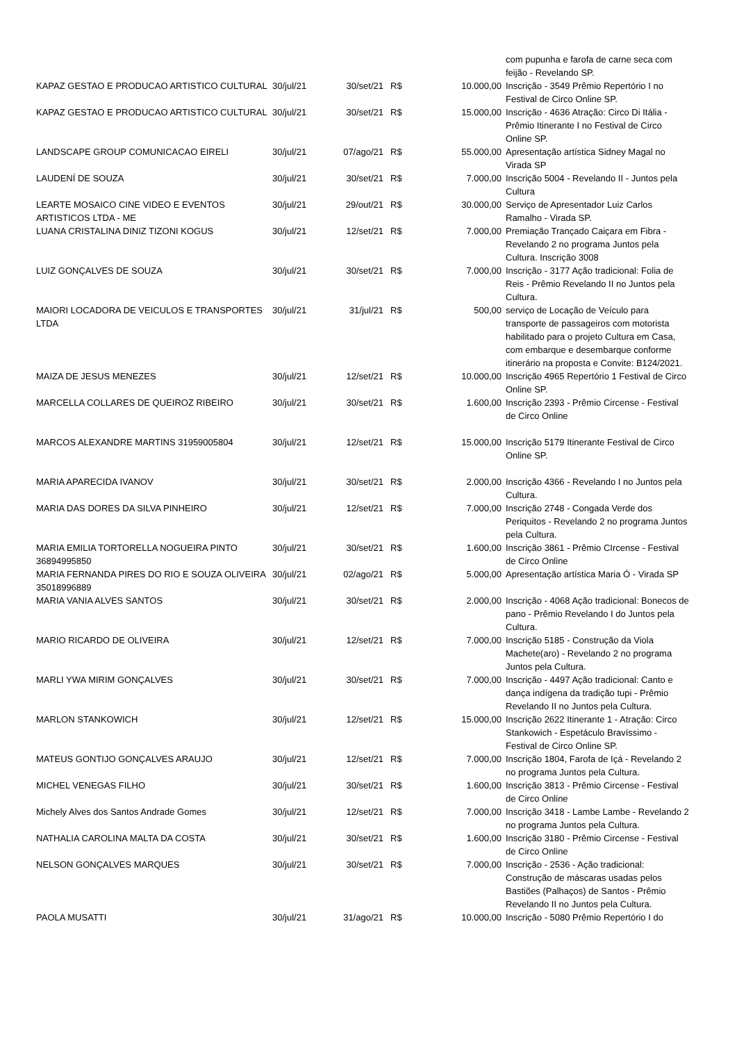| | | | | | com pupunha e farofa de carne seca com feijão - Revelando SP. |
| KAPAZ GESTAO E PRODUCAO ARTISTICO CULTURAL | 30/jul/21 | 30/set/21 | R$ | 10.000,00 | Inscrição - 3549 Prêmio Repertório I no Festival de Circo Online SP. |
| KAPAZ GESTAO E PRODUCAO ARTISTICO CULTURAL | 30/jul/21 | 30/set/21 | R$ | 15.000,00 | Inscrição - 4636 Atração: Circo Di Itália - Prêmio Itinerante I no Festival de Circo Online SP. |
| LANDSCAPE GROUP COMUNICACAO EIRELI | 30/jul/21 | 07/ago/21 | R$ | 55.000,00 | Apresentação artística Sidney Magal no Virada SP |
| LAUDENÍ DE SOUZA | 30/jul/21 | 30/set/21 | R$ | 7.000,00 | Inscrição 5004 - Revelando II - Juntos pela Cultura |
| LEARTE MOSAICO CINE VIDEO E EVENTOS ARTISTICOS LTDA - ME | 30/jul/21 | 29/out/21 | R$ | 30.000,00 | Serviço de Apresentador Luiz Carlos Ramalho - Virada SP. |
| LUANA CRISTALINA DINIZ TIZONI KOGUS | 30/jul/21 | 12/set/21 | R$ | 7.000,00 | Premiação Trançado Caiçara em Fibra - Revelando 2 no programa Juntos pela Cultura. Inscrição 3008 |
| LUIZ GONÇALVES DE SOUZA | 30/jul/21 | 30/set/21 | R$ | 7.000,00 | Inscrição - 3177 Ação tradicional: Folia de Reis - Prêmio Revelando II no Juntos pela Cultura. |
| MAIORI LOCADORA DE VEICULOS E TRANSPORTES LTDA | 30/jul/21 | 31/jul/21 | R$ | 500,00 | serviço de Locação de Veículo para transporte de passageiros com motorista habilitado para o projeto Cultura em Casa, com embarque e desembarque conforme itinerário na proposta e Convite: B124/2021. |
| MAIZA DE JESUS MENEZES | 30/jul/21 | 12/set/21 | R$ | 10.000,00 | Inscrição 4965 Repertório 1 Festival de Circo Online SP. |
| MARCELLA COLLARES DE QUEIROZ RIBEIRO | 30/jul/21 | 30/set/21 | R$ | 1.600,00 | Inscrição 2393 - Prêmio Circense - Festival de Circo Online |
| MARCOS ALEXANDRE MARTINS 31959005804 | 30/jul/21 | 12/set/21 | R$ | 15.000,00 | Inscrição 5179 Itinerante Festival de Circo Online SP. |
| MARIA APARECIDA IVANOV | 30/jul/21 | 30/set/21 | R$ | 2.000,00 | Inscrição 4366 - Revelando I no Juntos pela Cultura. |
| MARIA DAS DORES DA SILVA PINHEIRO | 30/jul/21 | 12/set/21 | R$ | 7.000,00 | Inscrição 2748 - Congada Verde dos Periquitos - Revelando 2 no programa Juntos pela Cultura. |
| MARIA EMILIA TORTORELLA NOGUEIRA PINTO 36894995850 | 30/jul/21 | 30/set/21 | R$ | 1.600,00 | Inscrição 3861 - Prêmio CIrcense - Festival de Circo Online |
| MARIA FERNANDA PIRES DO RIO E SOUZA OLIVEIRA 35018996889 | 30/jul/21 | 02/ago/21 | R$ | 5.000,00 | Apresentação artística Maria Ó - Virada SP |
| MARIA VANIA ALVES SANTOS | 30/jul/21 | 30/set/21 | R$ | 2.000,00 | Inscrição - 4068 Ação tradicional: Bonecos de pano - Prêmio Revelando I do Juntos pela Cultura. |
| MARIO RICARDO DE OLIVEIRA | 30/jul/21 | 12/set/21 | R$ | 7.000,00 | Inscrição 5185 - Construção da Viola Machete(aro) - Revelando 2 no programa Juntos pela Cultura. |
| MARLI YWA MIRIM GONÇALVES | 30/jul/21 | 30/set/21 | R$ | 7.000,00 | Inscrição - 4497 Ação tradicional: Canto e dança indígena da tradição tupi - Prêmio Revelando II no Juntos pela Cultura. |
| MARLON STANKOWICH | 30/jul/21 | 12/set/21 | R$ | 15.000,00 | Inscrição 2622 Itinerante 1 - Atração: Circo Stankowich - Espetáculo Bravíssimo - Festival de Circo Online SP. |
| MATEUS GONTIJO GONÇALVES ARAUJO | 30/jul/21 | 12/set/21 | R$ | 7.000,00 | Inscrição 1804, Farofa de Içá - Revelando 2 no programa Juntos pela Cultura. |
| MICHEL VENEGAS FILHO | 30/jul/21 | 30/set/21 | R$ | 1.600,00 | Inscrição 3813 - Prêmio Circense - Festival de Circo Online |
| Michely Alves dos Santos Andrade Gomes | 30/jul/21 | 12/set/21 | R$ | 7.000,00 | Inscrição 3418 - Lambe Lambe - Revelando 2 no programa Juntos pela Cultura. |
| NATHALIA CAROLINA MALTA DA COSTA | 30/jul/21 | 30/set/21 | R$ | 1.600,00 | Inscrição 3180 - Prêmio Circense - Festival de Circo Online |
| NELSON GONÇALVES MARQUES | 30/jul/21 | 30/set/21 | R$ | 7.000,00 | Inscrição - 2536 - Ação tradicional: Construção de máscaras usadas pelos Bastiões (Palhaços) de Santos - Prêmio Revelando II no Juntos pela Cultura. |
| PAOLA MUSATTI | 30/jul/21 | 31/ago/21 | R$ | 10.000,00 | Inscrição - 5080 Prêmio Repertório I do |